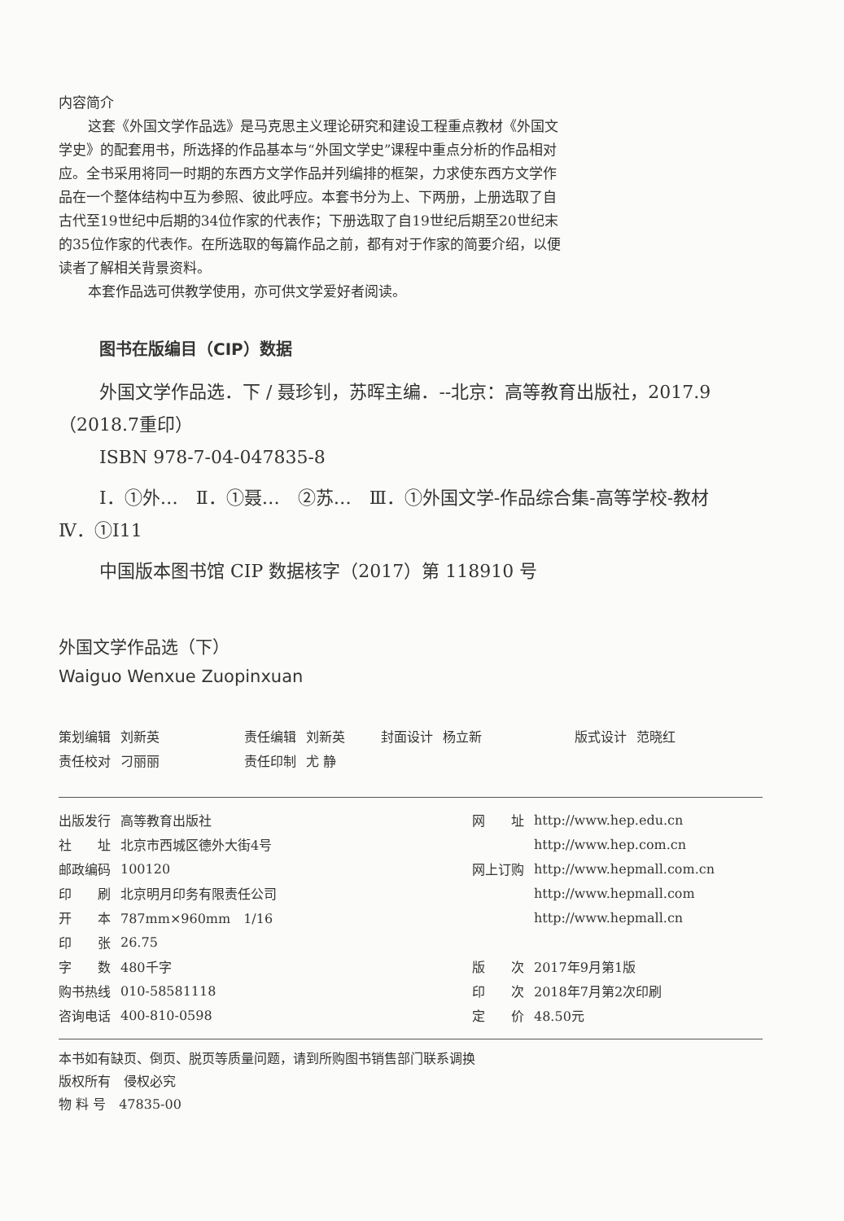内容简介
这套《外国文学作品选》是马克思主义理论研究和建设工程重点教材《外国文学史》的配套用书，所选择的作品基本与“外国文学史”课程中重点分析的作品相对应。全书采用将同一时期的东西方文学作品并列编排的框架，力求使东西方文学作品在一个整体结构中互为参照、彼此呼应。本套书分为上、下两册，上册选取了自古代至19世纪中后期的34位作家的代表作；下册选取了自19世纪后期至20世纪末的35位作家的代表作。在所选取的每篇作品之前，都有对于作家的简要介绍，以便读者了解相关背景资料。
本套作品选可供教学使用，亦可供文学爱好者阅读。
图书在版编目（CIP）数据
外国文学作品选．下 / 聂珍钊，苏晖主编．--北京：高等教育出版社，2017.9（2018.7重印）
ISBN 978-7-04-047835-8
Ⅰ．①外…　Ⅱ．①聂…　②苏…　Ⅲ．①外国文学-作品综合集-高等学校-教材　Ⅳ．①I11
中国版本图书馆 CIP 数据核字（2017）第 118910 号
外国文学作品选（下）
Waiguo Wenxue Zuopinxuan
| 策划编辑 | 刘新英 | 责任编辑 | 刘新英 | 封面设计 | 杨立新 | 版式设计 | 范晓红 |
| 责任校对 | 刁丽丽 | 责任印制 | 尤 静 | | | | |
| 出版发行 | 高等教育出版社 | 网 址 | http://www.hep.edu.cn |
| 社 址 | 北京市西城区德外大街4号 | | http://www.hep.com.cn |
| 邮政编码 | 100120 | 网上订购 | http://www.hepmall.com.cn |
| 印 刷 | 北京明月印务有限责任公司 | | http://www.hepmall.com |
| 开 本 | 787mm×960mm 1/16 | | http://www.hepmall.cn |
| 印 张 | 26.75 | | |
| 字 数 | 480千字 | 版 次 | 2017年9月第1版 |
| 购书热线 | 010-58581118 | 印 次 | 2018年7月第2次印刷 |
| 咨询电话 | 400-810-0598 | 定 价 | 48.50元 |
本书如有缺页、倒页、脱页等质量问题，请到所购图书销售部门联系调换
版权所有　侵权必究
物 料 号　47835-00